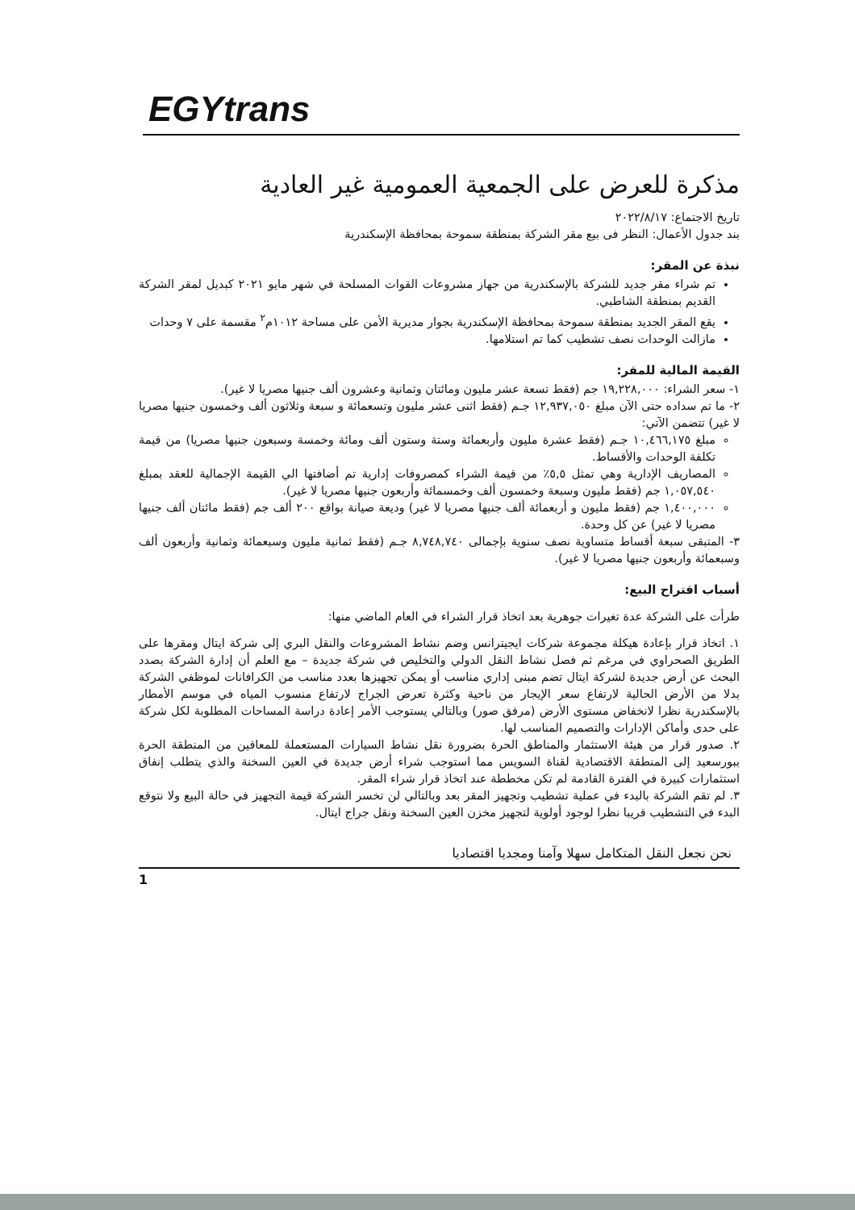EGYtrans
مذكرة للعرض على الجمعية العمومية غير العادية
تاريخ الاجتماع: ٢٠٢٢/٨/١٧
بند جدول الأعمال: النظر فى بيع مقر الشركة بمنطقة سموحة بمحافظة الإسكندرية
نبذة عن المقر:
تم شراء مقر جديد للشركة بالإسكندرية من جهاز مشروعات القوات المسلحة في شهر مايو ٢٠٢١ كبديل لمقر الشركة القديم بمنطقة الشاطبي.
يقع المقر الجديد بمنطقة سموحة بمحافظة الإسكندرية بجوار مديرية الأمن على مساحة ١٠١٢م<sup>٢</sup> مقسمة على ٧ وحدات
مازالت الوحدات نصف تشطيب كما تم استلامها.
القيمة المالية للمقر:
١- سعر الشراء: ١٩,٢٢٨,٠٠٠ جم (فقط تسعة عشر مليون ومائتان وثمانية وعشرون ألف جنيها مصريا لا غير).
٢- ما تم سداده حتى الآن مبلغ ١٢,٩٣٧,٠٥٠ جـم (فقط اثنى عشر مليون وتسعمائة و سبعة وثلاثون ألف وخمسون جنيها مصريا لا غير) تتضمن الآتي:
مبلغ ١٠,٤٦٦,١٧٥ جـم (فقط عشرة مليون وأربعمائة وستة وستون ألف ومائة وخمسة وسبعون جنيها مصريا) من قيمة تكلفة الوحدات والأقساط.
المصاريف الإدارية وهي تمثل ٥,٥٪ من قيمة الشراء كمصروفات إدارية تم أضافتها الي القيمة الإجمالية للعقد بمبلغ ١,٠٥٧,٥٤٠ جم (فقط مليون وسبعة وخمسون ألف وخمسمائة وأربعون جنيها مصريا لا غير).
١,٤٠٠,٠٠٠ جم (فقط مليون و أربعمائة ألف جنيها مصريا لا غير) وديعة صيانة بواقع ٢٠٠ ألف جم (فقط مائتان ألف جنيها مصريا لا غير) عن كل وحدة.
٣- المتبقى سبعة أقساط متساوية نصف سنوية بإجمالى ٨,٧٤٨,٧٤٠ جـم (فقط ثمانية مليون وسبعمائة وثمانية وأربعون ألف وسبعمائة وأربعون جنيها مصريا لا غير).
أسباب اقتراح البيع:
طرأت على الشركة عدة تغيرات جوهرية بعد اتخاذ قرار الشراء في العام الماضي منها:
١. اتخاذ قرار بإعادة هيكلة مجموعة شركات ايجيترانس وضم نشاط المشروعات والنقل البري إلى شركة ايتال ومقرها على الطريق الصحراوي في مرغم ثم فصل نشاط النقل الدولي والتخليص في شركة جديدة – مع العلم أن إدارة الشركة بصدد البحث عن أرض جديدة لشركة ايتال تضم مبنى إداري مناسب أو يمكن تجهيزها بعدد مناسب من الكرافانات لموظفي الشركة بدلا من الأرض الحالية لارتفاع سعر الإيجار من ناحية وكثرة تعرض الجراج لارتفاع منسوب المياه في موسم الأمطار بالإسكندرية نظرا لانخفاض مستوى الأرض (مرفق صور) وبالتالي يستوجب الأمر إعادة دراسة المساحات المطلوبة لكل شركة على حدى وأماكن الإدارات والتصميم المناسب لها.
٢. صدور قرار من هيئة الاستثمار والمناطق الحرة بضرورة نقل نشاط السيارات المستعملة للمعاقين من المنطقة الحرة ببورسعيد إلى المنطقة الاقتصادية لقناة السويس مما استوجب شراء أرض جديدة في العين السخنة والذي يتطلب إنفاق استثمارات كبيرة في الفترة القادمة لم تكن مخططة عند اتخاذ قرار شراء المقر.
٣. لم تقم الشركة بالبدء في عملية تشطيب وتجهيز المقر بعد وبالتالي لن تخسر الشركة قيمة التجهيز في حالة البيع ولا نتوقع البدء في التشطيب قريبا نظرا لوجود أولوية لتجهيز مخزن العين السخنة ونقل جراج ايتال.
نحن نجعل النقل المتكامل سهلا وآمنا ومجديا اقتصاديا
1